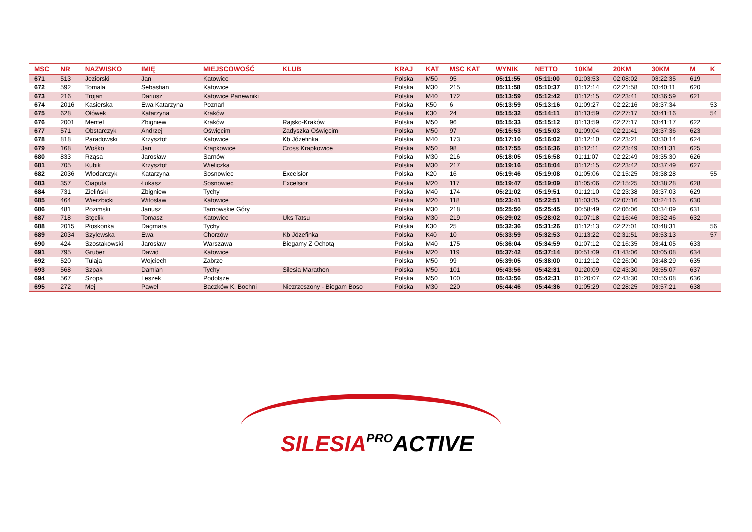| MSC | NR | NAZWISKO | IMIĘ | MIEJSCOWOŚĆ | KLUB | KRAJ | KAT | MSC KAT | WYNIK | NETTO | 10KM | 20KM | 30KM | M | K |
| --- | --- | --- | --- | --- | --- | --- | --- | --- | --- | --- | --- | --- | --- | --- | --- |
| 671 | 513 | Jeziorski | Jan | Katowice | | Polska | M50 | 95 | 05:11:55 | 05:11:00 | 01:03:53 | 02:08:02 | 03:22:35 | 619 | |
| 672 | 592 | Tomala | Sebastian | Katowice | | Polska | M30 | 215 | 05:11:58 | 05:10:37 | 01:12:14 | 02:21:58 | 03:40:11 | 620 | |
| 673 | 216 | Trojan | Dariusz | Katowice Panewniki | | Polska | M40 | 172 | 05:13:59 | 05:12:42 | 01:12:15 | 02:23:41 | 03:36:59 | 621 | |
| 674 | 2016 | Kasierska | Ewa Katarzyna | Poznań | | Polska | K50 | 6 | 05:13:59 | 05:13:16 | 01:09:27 | 02:22:16 | 03:37:34 | | 53 |
| 675 | 628 | Ołówek | Katarzyna | Kraków | | Polska | K30 | 24 | 05:15:32 | 05:14:11 | 01:13:59 | 02:27:17 | 03:41:16 | | 54 |
| 676 | 2001 | Mentel | Zbigniew | Kraków | Rajsko-Kraków | Polska | M50 | 96 | 05:15:33 | 05:15:12 | 01:13:59 | 02:27:17 | 03:41:17 | 622 | |
| 677 | 571 | Obstarczyk | Andrzej | Oświęcim | Zadyszka Oświęcim | Polska | M50 | 97 | 05:15:53 | 05:15:03 | 01:09:04 | 02:21:41 | 03:37:36 | 623 | |
| 678 | 818 | Paradowski | Krzysztof | Katowice | Kb Józefinka | Polska | M40 | 173 | 05:17:10 | 05:16:02 | 01:12:10 | 02:23:21 | 03:30:14 | 624 | |
| 679 | 168 | Wośko | Jan | Krapkowice | Cross Krapkowice | Polska | M50 | 98 | 05:17:55 | 05:16:36 | 01:12:11 | 02:23:49 | 03:41:31 | 625 | |
| 680 | 833 | Rząsa | Jarosław | Sarnów | | Polska | M30 | 216 | 05:18:05 | 05:16:58 | 01:11:07 | 02:22:49 | 03:35:30 | 626 | |
| 681 | 705 | Kubik | Krzysztof | Wieliczka | | Polska | M30 | 217 | 05:19:16 | 05:18:04 | 01:12:15 | 02:23:42 | 03:37:49 | 627 | |
| 682 | 2036 | Włodarczyk | Katarzyna | Sosnowiec | Excelsior | Polska | K20 | 16 | 05:19:46 | 05:19:08 | 01:05:06 | 02:15:25 | 03:38:28 | | 55 |
| 683 | 357 | Ciaputa | Łukasz | Sosnowiec | Excelsior | Polska | M20 | 117 | 05:19:47 | 05:19:09 | 01:05:06 | 02:15:25 | 03:38:28 | 628 | |
| 684 | 731 | Zieliński | Zbigniew | Tychy | | Polska | M40 | 174 | 05:21:02 | 05:19:51 | 01:12:10 | 02:23:38 | 03:37:03 | 629 | |
| 685 | 464 | Wierzbicki | Witosław | Katowice | | Polska | M20 | 118 | 05:23:41 | 05:22:51 | 01:03:35 | 02:07:16 | 03:24:16 | 630 | |
| 686 | 481 | Pozimski | Janusz | Tarnowskie Góry | | Polska | M30 | 218 | 05:25:50 | 05:25:45 | 00:58:49 | 02:06:06 | 03:34:09 | 631 | |
| 687 | 718 | Stęclik | Tomasz | Katowice | Uks Tatsu | Polska | M30 | 219 | 05:29:02 | 05:28:02 | 01:07:18 | 02:16:46 | 03:32:46 | 632 | |
| 688 | 2015 | Płoskonka | Dagmara | Tychy | | Polska | K30 | 25 | 05:32:36 | 05:31:26 | 01:12:13 | 02:27:01 | 03:48:31 | | 56 |
| 689 | 2034 | Szylewska | Ewa | Chorzów | Kb Józefinka | Polska | K40 | 10 | 05:33:59 | 05:32:53 | 01:13:22 | 02:31:51 | 03:53:13 | | 57 |
| 690 | 424 | Szostakowski | Jarosław | Warszawa | Biegamy Z Ochotą | Polska | M40 | 175 | 05:36:04 | 05:34:59 | 01:07:12 | 02:16:35 | 03:41:05 | 633 | |
| 691 | 795 | Gruber | Dawid | Katowice | | Polska | M20 | 119 | 05:37:42 | 05:37:14 | 00:51:09 | 01:43:06 | 03:05:08 | 634 | |
| 692 | 520 | Tulaja | Wojciech | Zabrze | | Polska | M50 | 99 | 05:39:05 | 05:38:00 | 01:12:12 | 02:26:00 | 03:48:29 | 635 | |
| 693 | 568 | Szpak | Damian | Tychy | Silesia Marathon | Polska | M50 | 101 | 05:43:56 | 05:42:31 | 01:20:09 | 02:43:30 | 03:55:07 | 637 | |
| 694 | 567 | Szopa | Leszek | Podolsze | | Polska | M50 | 100 | 05:43:56 | 05:42:31 | 01:20:07 | 02:43:30 | 03:55:08 | 636 | |
| 695 | 272 | Mej | Paweł | Baczków K. Bochni | Niezrzeszony - Biegam Boso | Polska | M30 | 220 | 05:44:46 | 05:44:36 | 01:05:29 | 02:28:25 | 03:57:21 | 638 | |
SILESIA PROACTIVE